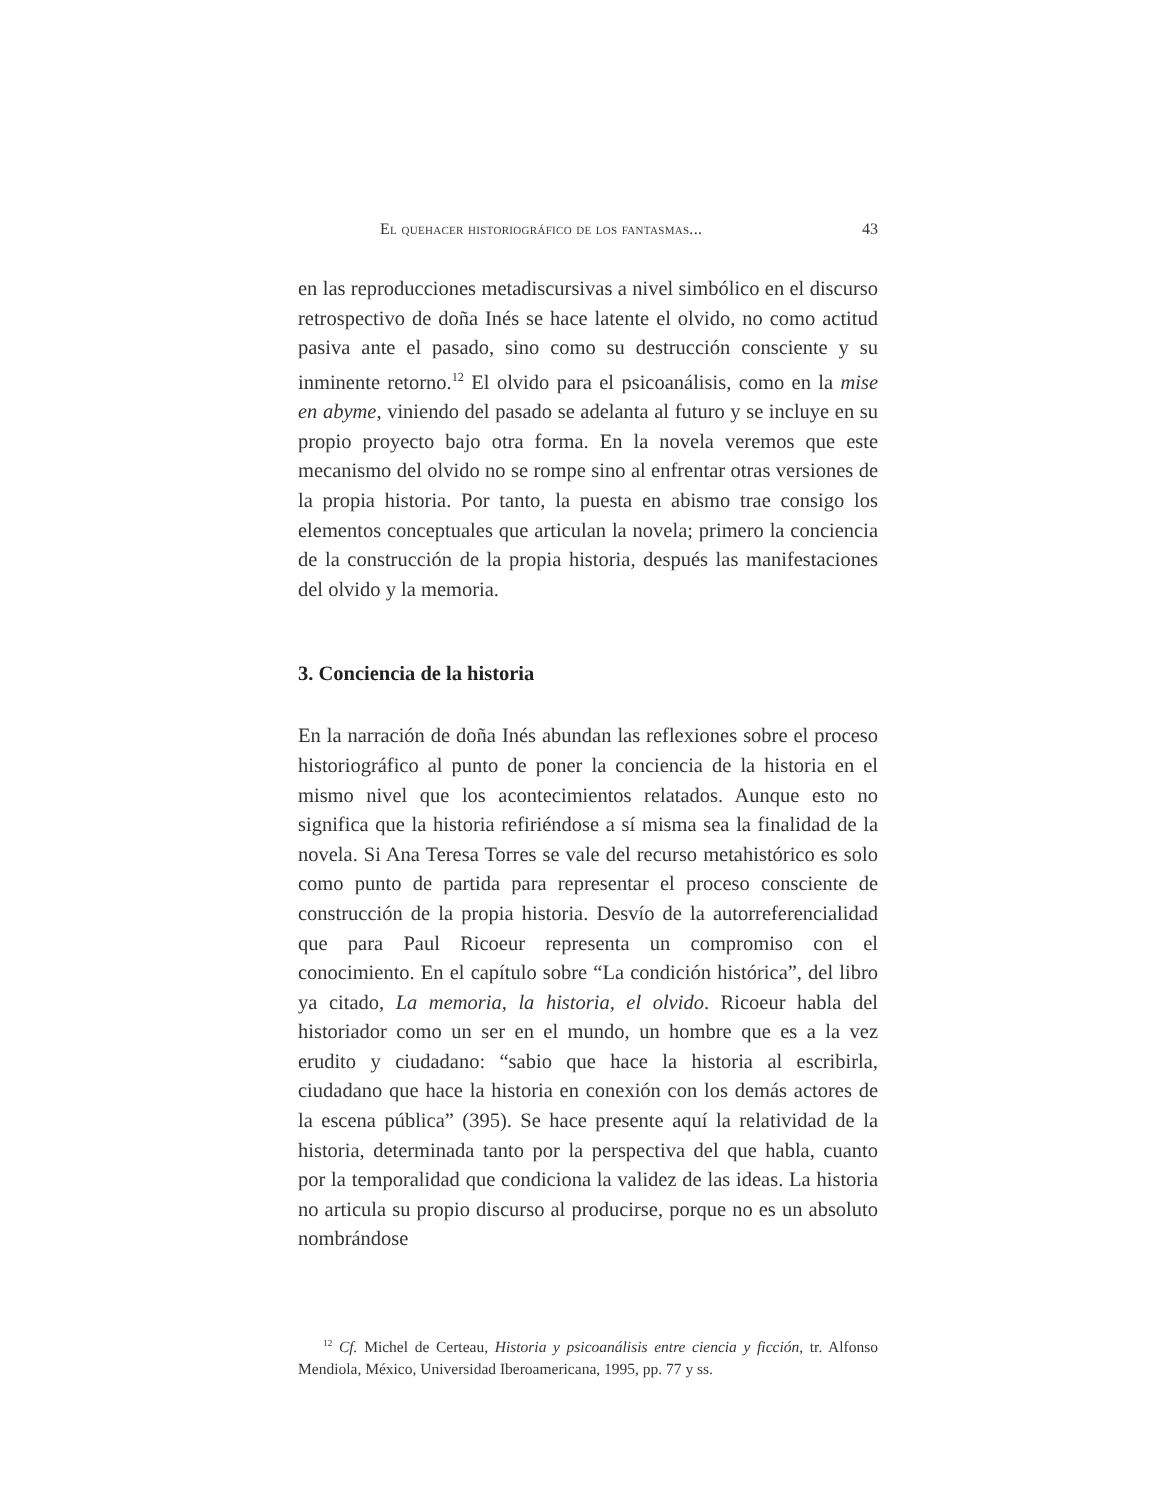El quehacer historiográfico de los fantasmas... 43
en las reproducciones metadiscursivas a nivel simbólico en el discurso retrospectivo de doña Inés se hace latente el olvido, no como actitud pasiva ante el pasado, sino como su destrucción consciente y su inminente retorno.<sup>12</sup> El olvido para el psicoanálisis, como en la mise en abyme, viniendo del pasado se adelanta al futuro y se incluye en su propio proyecto bajo otra forma. En la novela veremos que este mecanismo del olvido no se rompe sino al enfrentar otras versiones de la propia historia. Por tanto, la puesta en abismo trae consigo los elementos conceptuales que articulan la novela; primero la conciencia de la construcción de la propia historia, después las manifestaciones del olvido y la memoria.
3. Conciencia de la historia
En la narración de doña Inés abundan las reflexiones sobre el proceso historiográfico al punto de poner la conciencia de la historia en el mismo nivel que los acontecimientos relatados. Aunque esto no significa que la historia refiriéndose a sí misma sea la finalidad de la novela. Si Ana Teresa Torres se vale del recurso metahistórico es solo como punto de partida para representar el proceso consciente de construcción de la propia historia. Desvío de la autorreferencialidad que para Paul Ricoeur representa un compromiso con el conocimiento. En el capítulo sobre “La condición histórica”, del libro ya citado, La memoria, la historia, el olvido. Ricoeur habla del historiador como un ser en el mundo, un hombre que es a la vez erudito y ciudadano: “sabio que hace la historia al escribirla, ciudadano que hace la historia en conexión con los demás actores de la escena pública” (395). Se hace presente aquí la relatividad de la historia, determinada tanto por la perspectiva del que habla, cuanto por la temporalidad que condiciona la validez de las ideas. La historia no articula su propio discurso al producirse, porque no es un absoluto nombrándose
<sup>12</sup> Cf. Michel de Certeau, Historia y psicoanálisis entre ciencia y ficción, tr. Alfonso Mendiola, México, Universidad Iberoamericana, 1995, pp. 77 y ss.